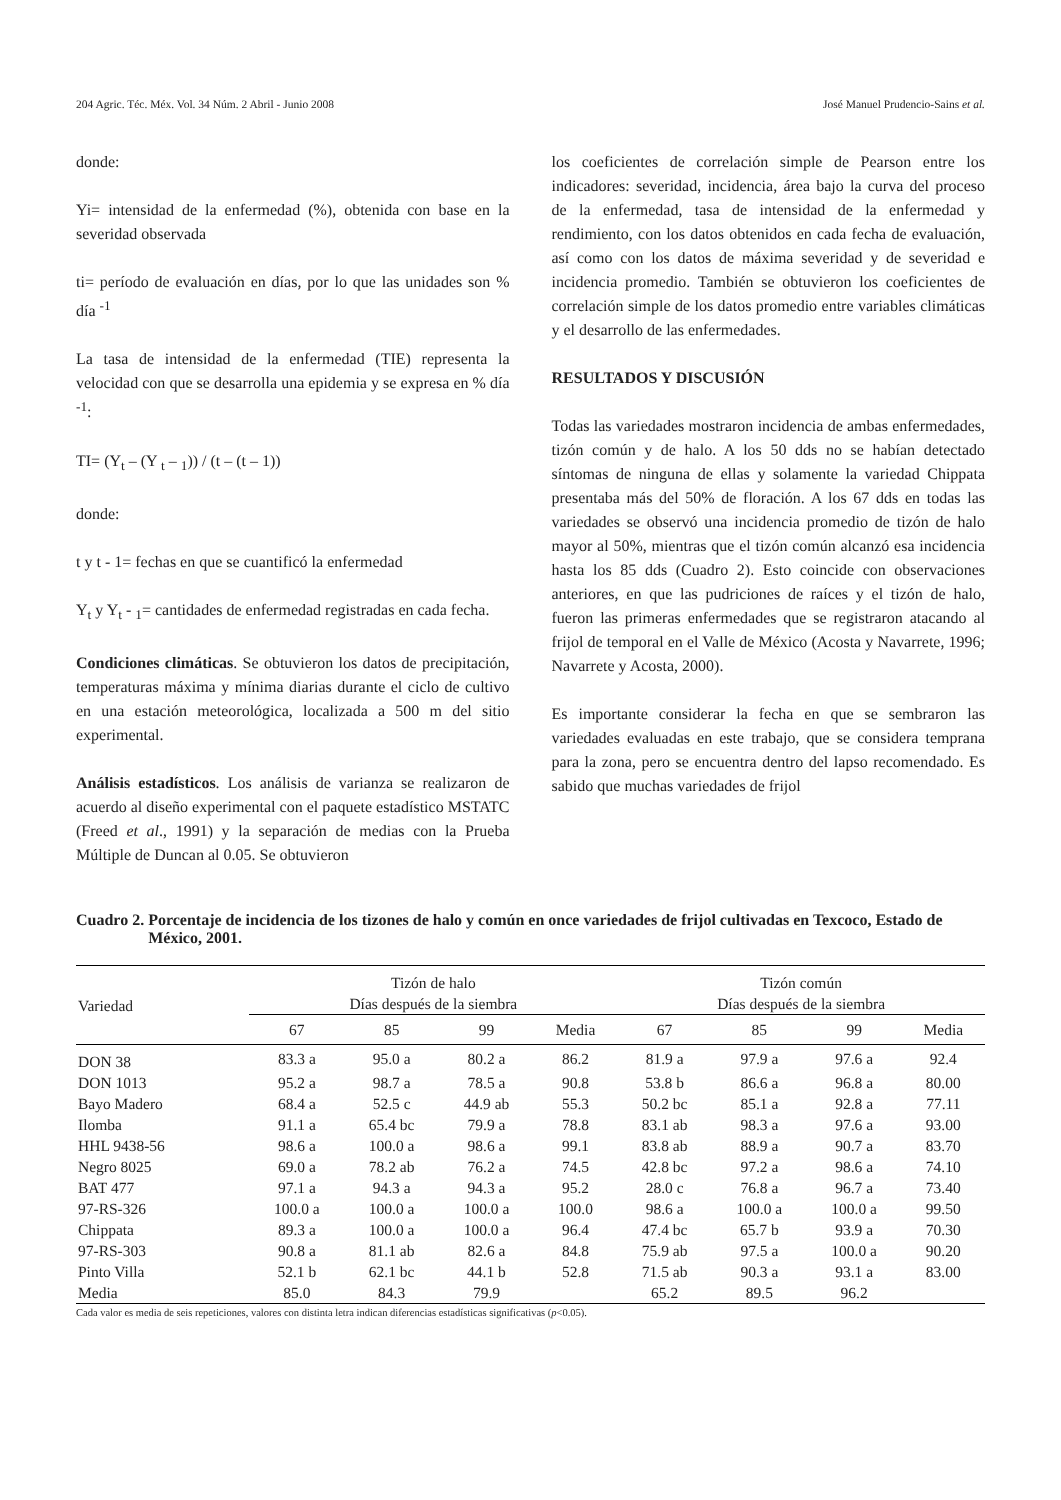204 Agric. Téc. Méx. Vol. 34 Núm. 2 Abril - Junio 2008 José Manuel Prudencio-Sains et al.
donde:
Yi= intensidad de la enfermedad (%), obtenida con base en la severidad observada
ti= período de evaluación en días, por lo que las unidades son % día <sup>-1</sup>
La tasa de intensidad de la enfermedad (TIE) representa la velocidad con que se desarrolla una epidemia y se expresa en % día <sup>-1</sup>:
TI= (Y<sub>t</sub> – (Y <sub>t</sub> – <sub>1</sub>)) / (t – (t – 1))
donde:
t y t - 1= fechas en que se cuantificó la enfermedad
Y<sub>t</sub> y Y<sub>t</sub> - <sub>1</sub>= cantidades de enfermedad registradas en cada fecha.
Condiciones climáticas. Se obtuvieron los datos de precipitación, temperaturas máxima y mínima diarias durante el ciclo de cultivo en una estación meteorológica, localizada a 500 m del sitio experimental.
Análisis estadísticos. Los análisis de varianza se realizaron de acuerdo al diseño experimental con el paquete estadístico MSTATC (Freed et al., 1991) y la separación de medias con la Prueba Múltiple de Duncan al 0.05. Se obtuvieron
los coeficientes de correlación simple de Pearson entre los indicadores: severidad, incidencia, área bajo la curva del proceso de la enfermedad, tasa de intensidad de la enfermedad y rendimiento, con los datos obtenidos en cada fecha de evaluación, así como con los datos de máxima severidad y de severidad e incidencia promedio. También se obtuvieron los coeficientes de correlación simple de los datos promedio entre variables climáticas y el desarrollo de las enfermedades.
RESULTADOS Y DISCUSIÓN
Todas las variedades mostraron incidencia de ambas enfermedades, tizón común y de halo. A los 50 dds no se habían detectado síntomas de ninguna de ellas y solamente la variedad Chippata presentaba más del 50% de floración. A los 67 dds en todas las variedades se observó una incidencia promedio de tizón de halo mayor al 50%, mientras que el tizón común alcanzó esa incidencia hasta los 85 dds (Cuadro 2). Esto coincide con observaciones anteriores, en que las pudriciones de raíces y el tizón de halo, fueron las primeras enfermedades que se registraron atacando al frijol de temporal en el Valle de México (Acosta y Navarrete, 1996; Navarrete y Acosta, 2000).
Es importante considerar la fecha en que se sembraron las variedades evaluadas en este trabajo, que se considera temprana para la zona, pero se encuentra dentro del lapso recomendado. Es sabido que muchas variedades de frijol
Cuadro 2. Porcentaje de incidencia de los tizones de halo y común en once variedades de frijol cultivadas en Texcoco, Estado de México, 2001.
| Variedad | Tizón de halo Días después de la siembra | | | | Tizón común Días después de la siembra | | | |
| --- | --- | --- | --- | --- | --- | --- | --- | --- |
| | 67 | 85 | 99 | Media | 67 | 85 | 99 | Media |
| DON 38 | 83.3 a | 95.0 a | 80.2 a | 86.2 | 81.9 a | 97.9 a | 97.6 a | 92.4 |
| DON 1013 | 95.2 a | 98.7 a | 78.5 a | 90.8 | 53.8 b | 86.6 a | 96.8 a | 80.00 |
| Bayo Madero | 68.4 a | 52.5 c | 44.9 ab | 55.3 | 50.2 bc | 85.1 a | 92.8 a | 77.11 |
| Ilomba | 91.1 a | 65.4 bc | 79.9 a | 78.8 | 83.1 ab | 98.3 a | 97.6 a | 93.00 |
| HHL 9438-56 | 98.6 a | 100.0 a | 98.6 a | 99.1 | 83.8 ab | 88.9 a | 90.7 a | 83.70 |
| Negro 8025 | 69.0 a | 78.2 ab | 76.2 a | 74.5 | 42.8 bc | 97.2 a | 98.6 a | 74.10 |
| BAT 477 | 97.1 a | 94.3 a | 94.3 a | 95.2 | 28.0 c | 76.8 a | 96.7 a | 73.40 |
| 97-RS-326 | 100.0 a | 100.0 a | 100.0 a | 100.0 | 98.6 a | 100.0 a | 100.0 a | 99.50 |
| Chippata | 89.3 a | 100.0 a | 100.0 a | 96.4 | 47.4 bc | 65.7 b | 93.9 a | 70.30 |
| 97-RS-303 | 90.8 a | 81.1 ab | 82.6 a | 84.8 | 75.9 ab | 97.5 a | 100.0 a | 90.20 |
| Pinto Villa | 52.1 b | 62.1 bc | 44.1 b | 52.8 | 71.5 ab | 90.3 a | 93.1 a | 83.00 |
| Media | 85.0 | 84.3 | 79.9 | | 65.2 | 89.5 | 96.2 | |
Cada valor es media de seis repeticiones, valores con distinta letra indican diferencias estadísticas significativas (p<0.05).